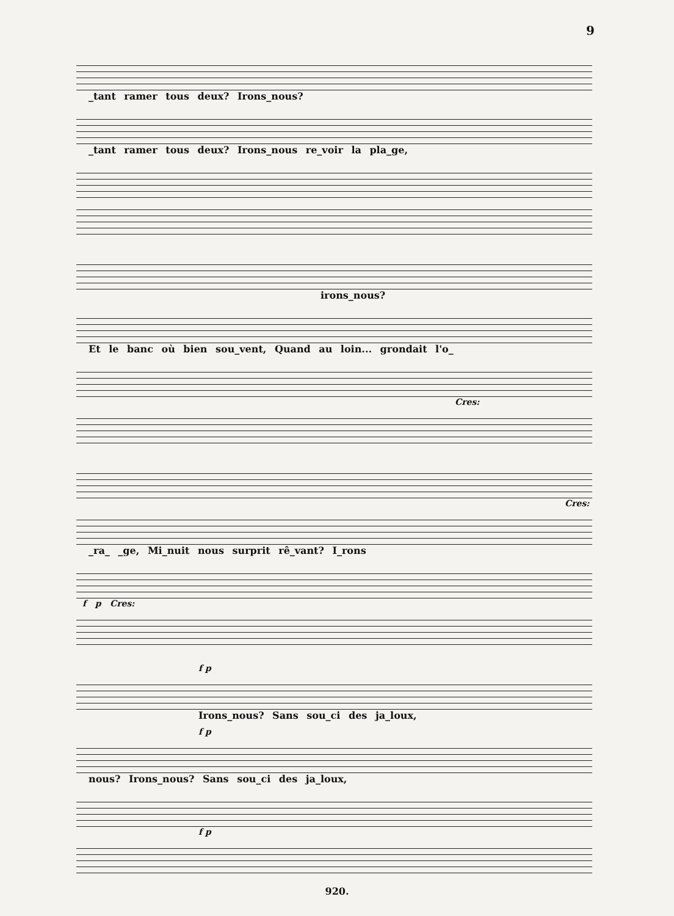9
_tant ramer tous deux? Irons_nous?
_tant ramer tous deux? Irons_nous re_voir la pla_ge,
irons_nous?
Et le banc où bien sou_vent, Quand au loin... grondait l'o_
Cres:
Cres:
_ra_ _ge, Mi_nuit nous surprit rê_vant? I_rons
f p Cres:
f p
Irons_nous? Sans sou_ci des ja_loux,
f p
nous? Irons_nous? Sans sou_ci des ja_loux,
f p
920.